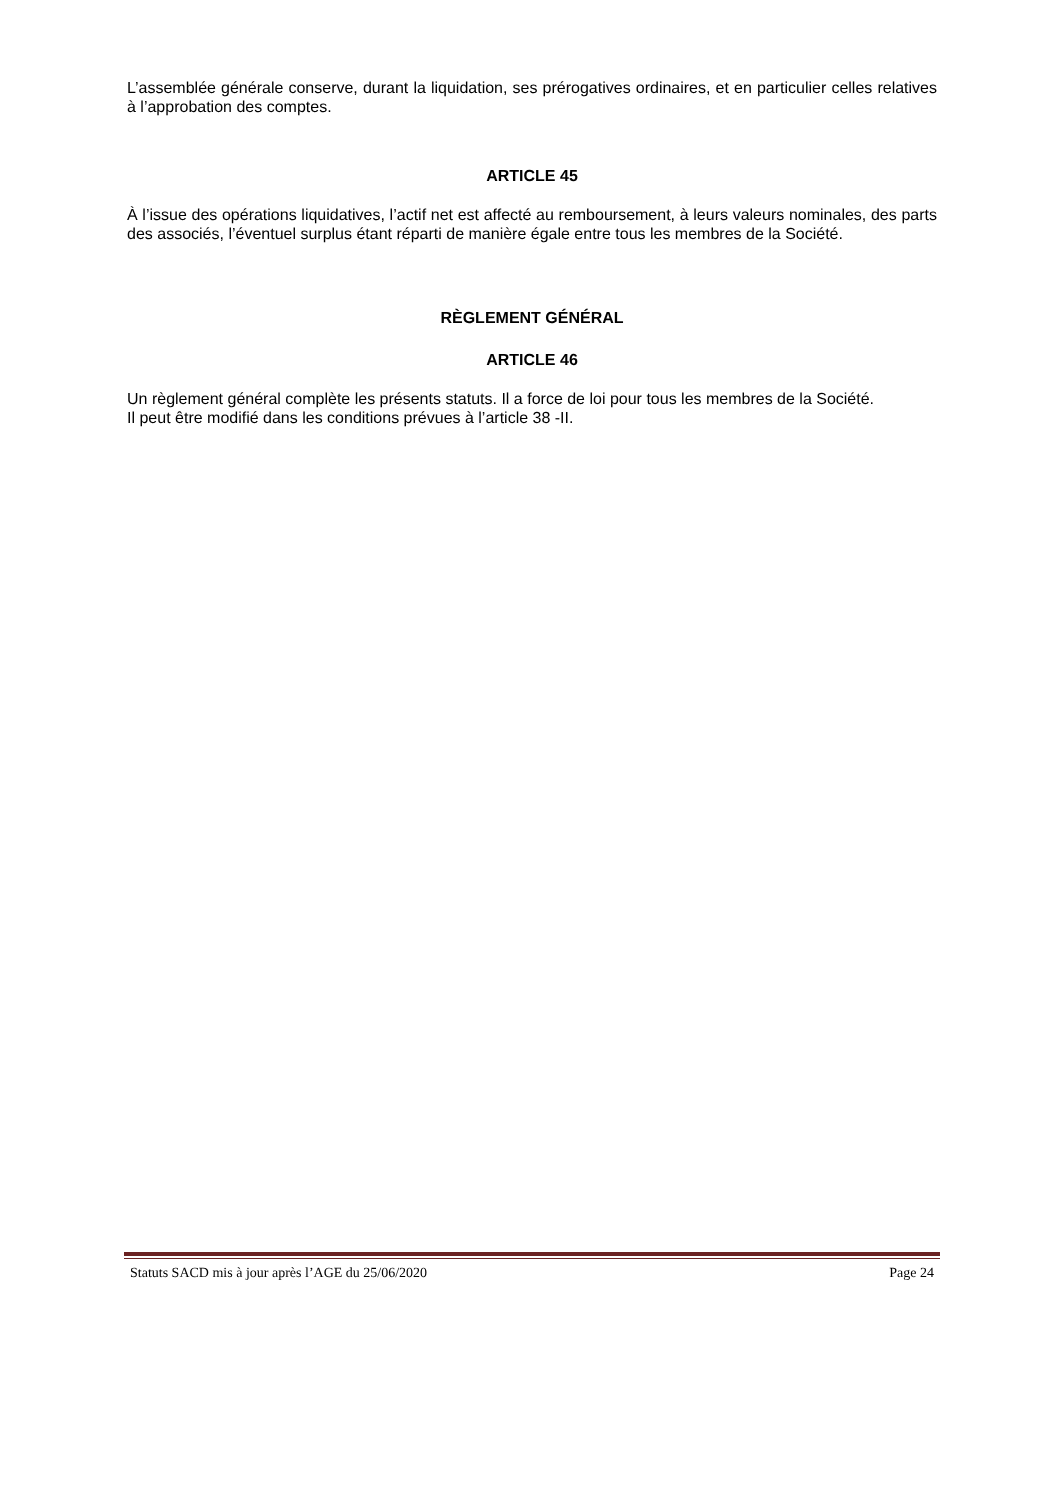L’assemblée générale conserve, durant la liquidation, ses prérogatives ordinaires, et en particulier celles relatives à l’approbation des comptes.
ARTICLE 45
À l’issue des opérations liquidatives, l’actif net est affecté au remboursement, à leurs valeurs nominales, des parts des associés, l’éventuel surplus étant réparti de manière égale entre tous les membres de la Société.
RÈGLEMENT GÉNÉRAL
ARTICLE 46
Un règlement général complète les présents statuts. Il a force de loi pour tous les membres de la Société.
Il peut être modifié dans les conditions prévues à l’article 38 -II.
Statuts SACD mis à jour après l’AGE du 25/06/2020 Page 24